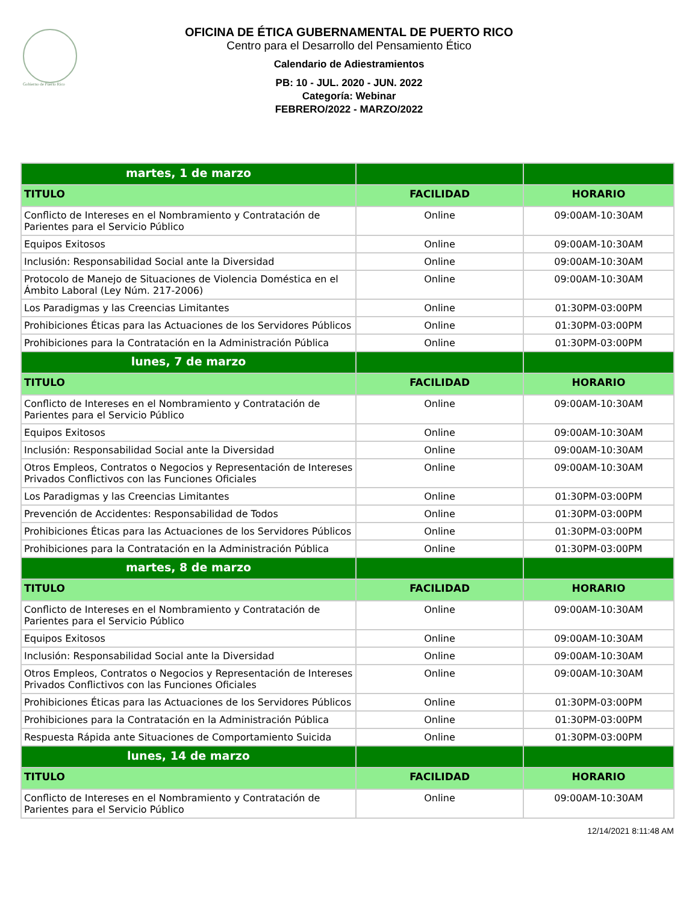Gobierno de Puerto Rico
OFICINA DE ÉTICA GUBERNAMENTAL DE PUERTO RICO
Centro para el Desarrollo del Pensamiento Ético
Calendario de Adiestramientos
PB: 10 - JUL. 2020 - JUN. 2022
Categoría: Webinar
FEBRERO/2022 - MARZO/2022
| martes, 1 de marzo | | |
| TITULO | FACILIDAD | HORARIO |
| Conflicto de Intereses en el Nombramiento y Contratación de Parientes para el Servicio Público | Online | 09:00AM-10:30AM |
| Equipos Exitosos | Online | 09:00AM-10:30AM |
| Inclusión: Responsabilidad Social ante la Diversidad | Online | 09:00AM-10:30AM |
| Protocolo de Manejo de Situaciones de Violencia Doméstica en el Ámbito Laboral (Ley Núm. 217-2006) | Online | 09:00AM-10:30AM |
| Los Paradigmas y las Creencias Limitantes | Online | 01:30PM-03:00PM |
| Prohibiciones Éticas para las Actuaciones de los Servidores Públicos | Online | 01:30PM-03:00PM |
| Prohibiciones para la Contratación en la Administración Pública | Online | 01:30PM-03:00PM |
| lunes, 7 de marzo | | |
| TITULO | FACILIDAD | HORARIO |
| Conflicto de Intereses en el Nombramiento y Contratación de Parientes para el Servicio Público | Online | 09:00AM-10:30AM |
| Equipos Exitosos | Online | 09:00AM-10:30AM |
| Inclusión: Responsabilidad Social ante la Diversidad | Online | 09:00AM-10:30AM |
| Otros Empleos, Contratos o Negocios y Representación de Intereses Privados Conflictivos con las Funciones Oficiales | Online | 09:00AM-10:30AM |
| Los Paradigmas y las Creencias Limitantes | Online | 01:30PM-03:00PM |
| Prevención de Accidentes: Responsabilidad de Todos | Online | 01:30PM-03:00PM |
| Prohibiciones Éticas para las Actuaciones de los Servidores Públicos | Online | 01:30PM-03:00PM |
| Prohibiciones para la Contratación en la Administración Pública | Online | 01:30PM-03:00PM |
| martes, 8 de marzo | | |
| TITULO | FACILIDAD | HORARIO |
| Conflicto de Intereses en el Nombramiento y Contratación de Parientes para el Servicio Público | Online | 09:00AM-10:30AM |
| Equipos Exitosos | Online | 09:00AM-10:30AM |
| Inclusión: Responsabilidad Social ante la Diversidad | Online | 09:00AM-10:30AM |
| Otros Empleos, Contratos o Negocios y Representación de Intereses Privados Conflictivos con las Funciones Oficiales | Online | 09:00AM-10:30AM |
| Prohibiciones Éticas para las Actuaciones de los Servidores Públicos | Online | 01:30PM-03:00PM |
| Prohibiciones para la Contratación en la Administración Pública | Online | 01:30PM-03:00PM |
| Respuesta Rápida ante Situaciones de Comportamiento Suicida | Online | 01:30PM-03:00PM |
| lunes, 14 de marzo | | |
| TITULO | FACILIDAD | HORARIO |
| Conflicto de Intereses en el Nombramiento y Contratación de Parientes para el Servicio Público | Online | 09:00AM-10:30AM |
12/14/2021 8:11:48 AM